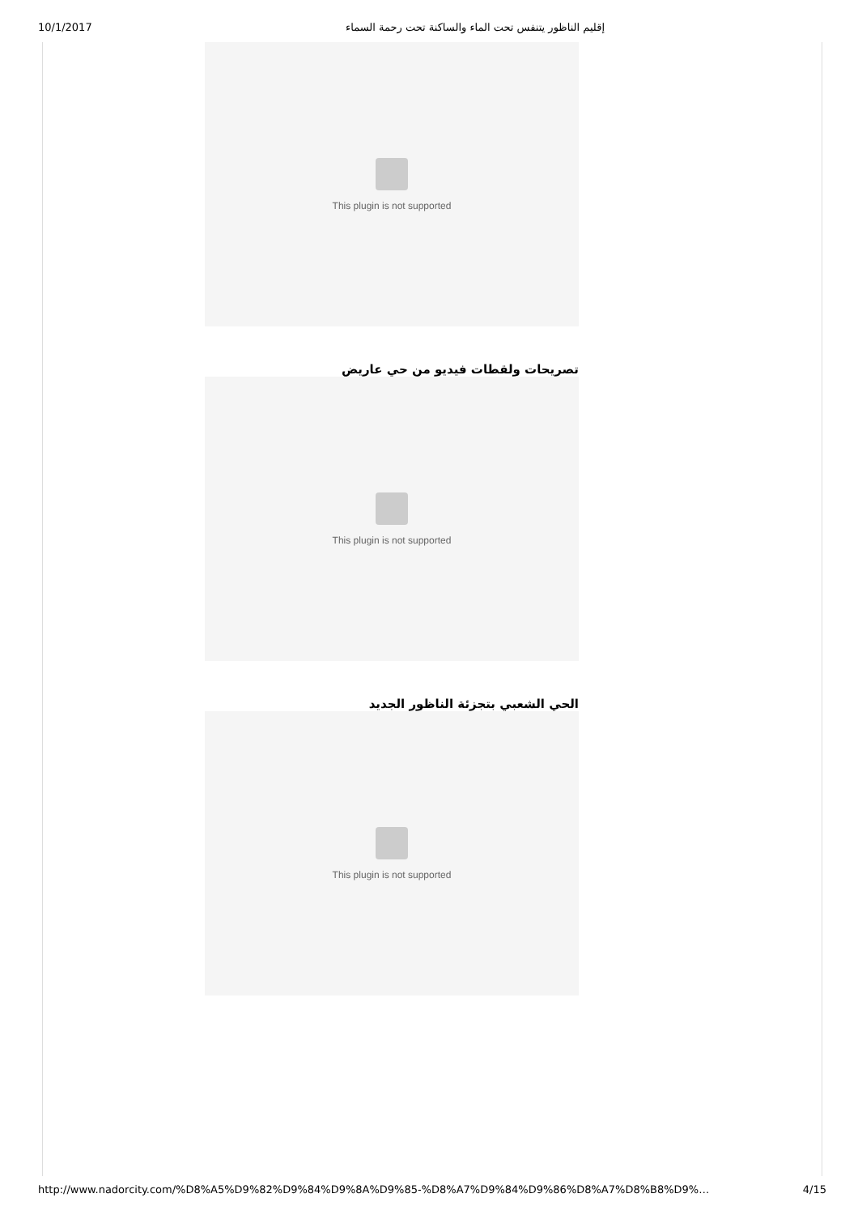10/1/2017 إقليم الناظور يتنفس تحت الماء والساكنة تحت رحمة السماء
This plugin is not supported
تصريحات ولقطات فيديو من حي عاريض
This plugin is not supported
الحي الشعبي بتجزئة الناظور الجديد
This plugin is not supported
http://www.nadorcity.com/%D8%A5%D9%82%D9%84%D9%8A%D9%85-%D8%A7%D9%84%D9%86%D8%A7%D8%B8%D9%… 4/15